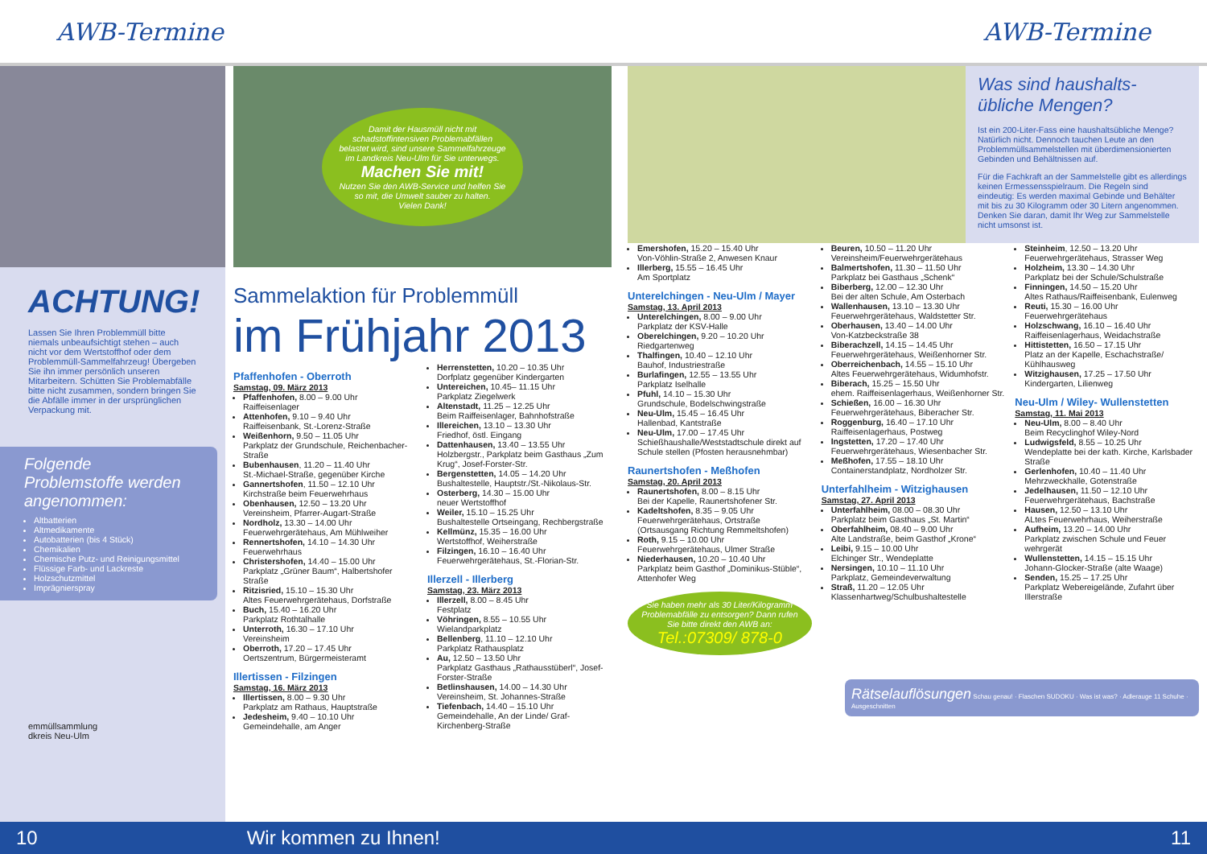AWB-Termine AWB-Termine
ACHTUNG!
Lassen Sie Ihren Problemmüll bitte niemals unbeaufsichtigt stehen – auch nicht vor dem Wertstoffhof oder dem Problemmüll-Sammelfahrzeug! Übergeben Sie ihn immer persönlich unseren Mitarbeitern. Schütten Sie Problemabfälle bitte nicht zusammen, sondern bringen Sie die Abfälle immer in der ursprünglichen Verpackung mit.
Folgende Problemstoffe werden angenommen:
Altbatterien
Altmedikamente
Autobatterien (bis 4 Stück)
Chemikalien
Chemische Putz- und Reinigungsmittel
Flüssige Farb- und Lackreste
Holzschutzmittel
Imprägnierspray
emmüllsammlung
dkreis Neu-Ulm
Damit der Hausmüll nicht mit schadstoffintensiven Problemabfällen belastet wird, sind unsere Sammelfahrzeuge im Landkreis Neu-Ulm für Sie unterwegs.
Machen Sie mit!
Nutzen Sie den AWB-Service und helfen Sie so mit, die Umwelt sauber zu halten.
Vielen Dank!
Sammelaktion für Problemmüll
im Frühjahr 2013
Pfaffenhofen - Oberroth
Samstag, 09. März 2013
Pfaffenhofen, 8.00 – 9.00 Uhr
Raiffeisenlager
Attenhofen, 9.10 – 9.40 Uhr
Raiffeisenbank, St.-Lorenz-Straße
Weißenhorn, 9.50 – 11.05 Uhr
Parkplatz der Grundschule, Reichenbacher-Straße
Bubenhausen, 11.20 – 11.40 Uhr
St.-Michael-Straße, gegenüber Kirche
Gannertshofen, 11.50 – 12.10 Uhr
Kirchstraße beim Feuerwehrhaus
Obenhausen, 12.50 – 13.20 Uhr
Vereinsheim, Pfarrer-Augart-Straße
Nordholz, 13.30 – 14.00 Uhr
Feuerwehrgerätehaus, Am Mühlweiher
Rennertshofen, 14.10 – 14.30 Uhr
Feuerwehrhaus
Christershofen, 14.40 – 15.00 Uhr
Parkplatz „Grüner Baum“, Halbertshofer Straße
Ritzisried, 15.10 – 15.30 Uhr
Altes Feuerwehrgerätehaus, Dorfstraße
Buch, 15.40 – 16.20 Uhr
Parkplatz Rothtalhalle
Unterroth, 16.30 – 17.10 Uhr
Vereinsheim
Oberroth, 17.20 – 17.45 Uhr
Oertszentrum, Bürgermeisteramt
Illertissen - Filzingen
Samstag, 16. März 2013
Illertissen, 8.00 – 9.30 Uhr
Parkplatz am Rathaus, Hauptstraße
Jedesheim, 9.40 – 10.10 Uhr
Gemeindehalle, am Anger
Herrenstetten, 10.20 – 10.35 Uhr
Dorfplatz gegenüber Kindergarten
Untereichen, 10.45– 11.15 Uhr
Parkplatz Ziegelwerk
Altenstadt, 11.25 – 12.25 Uhr
Beim Raiffeisenlager, Bahnhofstraße
Illereichen, 13.10 – 13.30 Uhr
Friedhof, östl. Eingang
Dattenhausen, 13.40 – 13.55 Uhr
Holzbergstr., Parkplatz beim Gasthaus „Zum Krug“, Josef-Forster-Str.
Bergenstetten, 14.05 – 14.20 Uhr
Bushaltestelle, Hauptstr./St.-Nikolaus-Str.
Osterberg, 14.30 – 15.00 Uhr
neuer Wertstoffhof
Weiler, 15.10 – 15.25 Uhr
Bushaltestelle Ortseingang, Rechbergstraße
Kellmünz, 15.35 – 16.00 Uhr
Wertstoffhof, Weiherstraße
Filzingen, 16.10 – 16.40 Uhr
Feuerwehrgerätehaus, St.-Florian-Str.
Illerzell - Illerberg
Samstag, 23. März 2013
Illerzell, 8.00 – 8.45 Uhr
Festplatz
Vöhringen, 8.55 – 10.55 Uhr
Wielandparkplatz
Bellenberg, 11.10 – 12.10 Uhr
Parkplatz Rathausplatz
Au, 12.50 – 13.50 Uhr
Parkplatz Gasthaus „Rathausstüberl“, Josef-Forster-Straße
Betlinshausen, 14.00 – 14.30 Uhr
Vereinsheim, St. Johannes-Straße
Tiefenbach, 14.40 – 15.10 Uhr
Gemeindehalle, An der Linde/ Graf-Kirchenberg-Straße
Was sind haushalts-übliche Mengen?
Ist ein 200-Liter-Fass eine haushaltsübliche Menge? Natürlich nicht. Dennoch tauchen Leute an den Problemmüllsammelstellen mit überdimensionierten Gebinden und Behältnissen auf.
Für die Fachkraft an der Sammelstelle gibt es allerdings keinen Ermessensspielraum. Die Regeln sind eindeutig: Es werden maximal Gebinde und Behälter mit bis zu 30 Kilogramm oder 30 Litern angenommen. Denken Sie daran, damit Ihr Weg zur Sammelstelle nicht umsonst ist.
Emershofen, 15.20 – 15.40 Uhr
Von-Vöhlin-Straße 2, Anwesen Knaur
Illerberg, 15.55 – 16.45 Uhr
Am Sportplatz
Unterelchingen - Neu-Ulm / Mayer
Samstag, 13. April 2013
Unterelchingen, 8.00 – 9.00 Uhr
Parkplatz der KSV-Halle
Oberelchingen, 9.20 – 10.20 Uhr
Riedgartenweg
Thalfingen, 10.40 – 12.10 Uhr
Bauhof, Industriestraße
Burlafingen, 12.55 – 13.55 Uhr
Parkplatz Iselhalle
Pfuhl, 14.10 – 15.30 Uhr
Grundschule, Bodelschwingstraße
Neu-Ulm, 15.45 – 16.45 Uhr
Hallenbad, Kantstraße
Neu-Ulm, 17.00 – 17.45 Uhr
Schießhaushalle/Weststadtschule direkt auf Schule stellen (Pfosten herausnehmbar)
Raunertshofen - Meßhofen
Samstag, 20. April 2013
Raunertshofen, 8.00 – 8.15 Uhr
Bei der Kapelle, Raunertshofener Str.
Kadeltshofen, 8.35 – 9.05 Uhr
Feuerwehrgerätehaus, Ortstraße (Ortsausgang Richtung Remmeltshofen)
Roth, 9.15 – 10.00 Uhr
Feuerwehrgerätehaus, Ulmer Straße
Niederhausen, 10.20 – 10.40 Uhr
Parkplatz beim Gasthof „Dominikus-Stüble“, Attenhofer Weg
Sie haben mehr als 30 Liter/Kilogramm Problemabfälle zu entsorgen? Dann rufen Sie bitte direkt den AWB an:
Tel.:07309/ 878-0
Beuren, 10.50 – 11.20 Uhr
Vereinsheim/Feuerwehrgerätehaus
Balmertshofen, 11.30 – 11.50 Uhr
Parkplatz bei Gasthaus „Schenk“
Biberberg, 12.00 – 12.30 Uhr
Bei der alten Schule, Am Osterbach
Wallenhausen, 13.10 – 13.30 Uhr
Feuerwehrgerätehaus, Waldstetter Str.
Oberhausen, 13.40 – 14.00 Uhr
Von-Katzbeckstraße 38
Biberachzell, 14.15 – 14.45 Uhr
Feuerwehrgerätehaus, Weißenhorner Str.
Oberreichenbach, 14.55 – 15.10 Uhr
Altes Feuerwehrgerätehaus, Widumhofstr.
Biberach, 15.25 – 15.50 Uhr
ehem. Raiffeisenlagerhaus, Weißenhorner Str.
Schießen, 16.00 – 16.30 Uhr
Feuerwehrgerätehaus, Biberacher Str.
Roggenburg, 16.40 – 17.10 Uhr
Raiffeisenlagerhaus, Postweg
Ingstetten, 17.20 – 17.40 Uhr
Feuerwehrgerätehaus, Wiesenbacher Str.
Meßhofen, 17.55 – 18.10 Uhr
Containerstandplatz, Nordholzer Str.
Unterfahlheim - Witzighausen
Samstag, 27. April 2013
Unterfahlheim, 08.00 – 08.30 Uhr
Parkplatz beim Gasthaus „St. Martin“
Oberfahlheim, 08.40 – 9.00 Uhr
Alte Landstraße, beim Gasthof „Krone“
Leibi, 9.15 – 10.00 Uhr
Elchinger Str., Wendeplatte
Nersingen, 10.10 – 11.10 Uhr
Parkplatz, Gemeindeverwaltung
Straß, 11.20 – 12.05 Uhr
Klassenhartweg/Schulbushaltestelle
Steinheim, 12.50 – 13.20 Uhr
Feuerwehrgerätehaus, Strasser Weg
Holzheim, 13.30 – 14.30 Uhr
Parkplatz bei der Schule/Schulstraße
Finningen, 14.50 – 15.20 Uhr
Altes Rathaus/Raiffeisenbank, Eulenweg
Reuti, 15.30 – 16.00 Uhr
Feuerwehrgerätehaus
Holzschwang, 16.10 – 16.40 Uhr
Raiffeisenlagerhaus, Weidachstraße
Hittistetten, 16.50 – 17.15 Uhr
Platz an der Kapelle, Eschachstraße/ Kühlhausweg
Witzighausen, 17.25 – 17.50 Uhr
Kindergarten, Lilienweg
Neu-Ulm / Wiley- Wullenstetten
Samstag, 11. Mai 2013
Neu-Ulm, 8.00 – 8.40 Uhr
Beim Recyclinghof Wiley-Nord
Ludwigsfeld, 8.55 – 10.25 Uhr
Wendeplatte bei der kath. Kirche, Karlsbader Straße
Gerlenhofen, 10.40 – 11.40 Uhr
Mehrzweckhalle, Gotenstraße
Jedelhausen, 11.50 – 12.10 Uhr
Feuerwehrgerätehaus, Bachstraße
Hausen, 12.50 – 13.10 Uhr
ALtes Feuerwehrhaus, Weiherstraße
Aufheim, 13.20 – 14.00 Uhr
Parkplatz zwischen Schule und Feuer wehrgerät
Wullenstetten, 14.15 – 15.15 Uhr
Johann-Glocker-Straße (alte Waage)
Senden, 15.25 – 17.25 Uhr
Parkplatz Webereigelände, Zufahrt über Illerstraße
Rätselauflösungen Schau genau! · Flaschen SUDOKU · Was ist was? · Adlerauge 11 Schuhe · Ausgeschnitten
10 Wir kommen zu Ihnen! 11